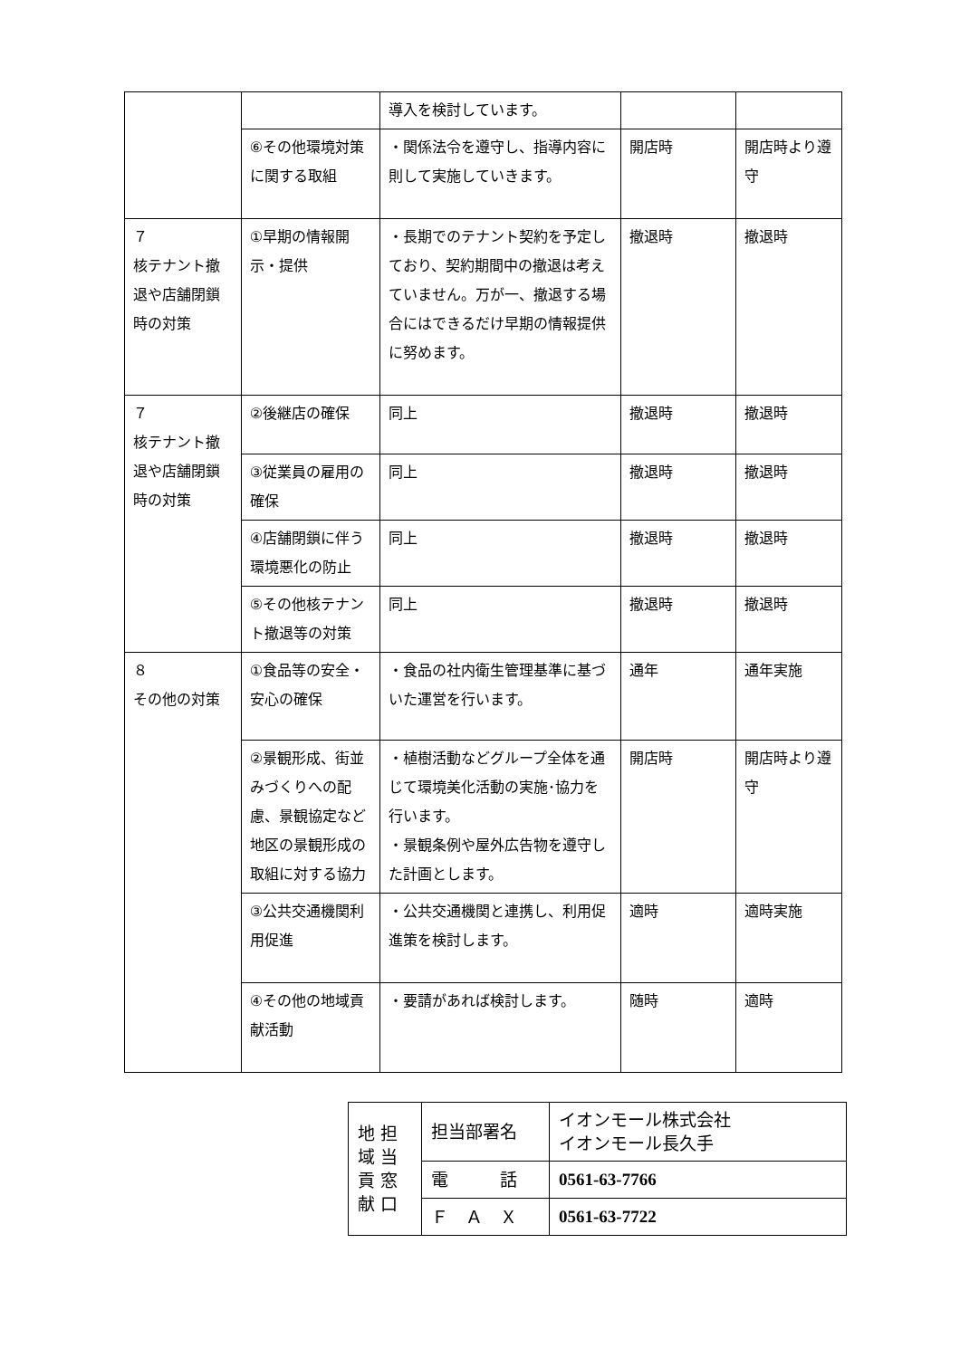| | | 導入を検討しています。 | | |
| | ⑥その他環境対策に関する取組 | ・関係法令を遵守し、指導内容に則して実施していきます。 | 開店時 | 開店時より遵守 |
| ７ 核テナント撤退や店舗閉鎖時の対策 | ①早期の情報開示・提供 | ・長期でのテナント契約を予定しており、契約期間中の撤退は考えていません。万が一、撤退する場合にはできるだけ早期の情報提供に努めます。 | 撤退時 | 撤退時 |
| ７ 核テナント撤退や店舗閉鎖時の対策 | ②後継店の確保 | 同上 | 撤退時 | 撤退時 |
| | ③従業員の雇用の確保 | 同上 | 撤退時 | 撤退時 |
| | ④店舗閉鎖に伴う環境悪化の防止 | 同上 | 撤退時 | 撤退時 |
| | ⑤その他核テナント撤退等の対策 | 同上 | 撤退時 | 撤退時 |
| ８ その他の対策 | ①食品等の安全・安心の確保 | ・食品の社内衛生管理基準に基づいた運営を行います。 | 通年 | 通年実施 |
| | ②景観形成、街並みづくりへの配慮、景観協定など地区の景観形成の取組に対する協力 | ・植樹活動などグループ全体を通じて環境美化活動の実施･協力を行います。 ・景観条例や屋外広告物を遵守した計画とします。 | 開店時 | 開店時より遵守 |
| | ③公共交通機関利用促進 | ・公共交通機関と連携し、利用促進策を検討します。 | 適時 | 適時実施 |
| | ④その他の地域貢献活動 | ・要請があれば検討します。 | 随時 | 適時 |
| 地 担 域 当 貢 窓 献 口 | 担当部署名 | イオンモール株式会社 イオンモール長久手 |
| | 電 話 | 0561-63-7766 |
| | Ｆ Ａ Ｘ | 0561-63-7722 |